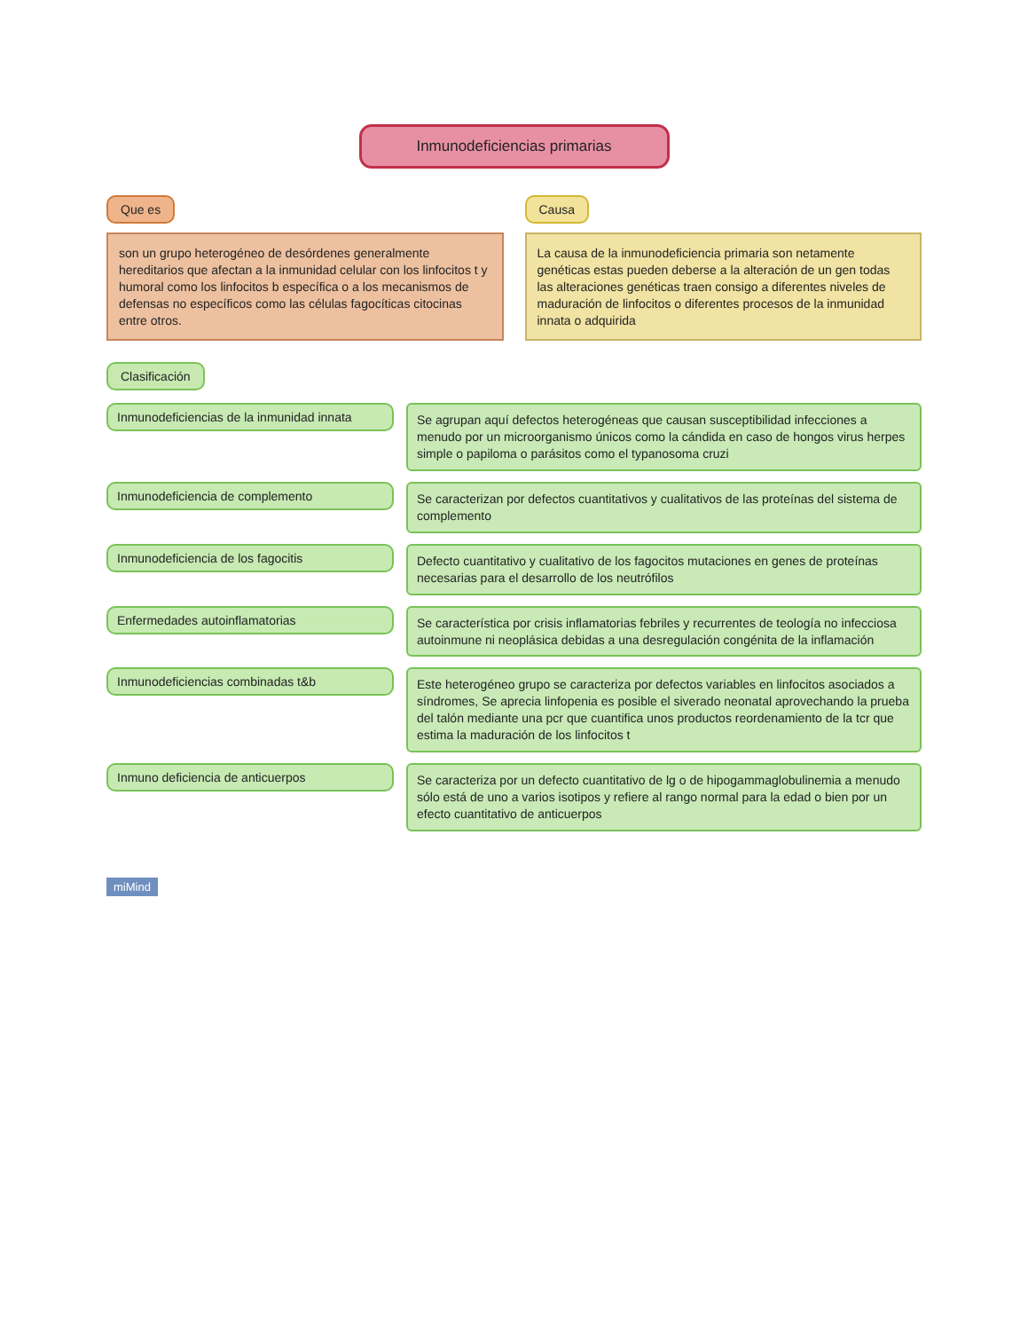Inmunodeficiencias primarias
Que es
son un grupo heterogéneo de desórdenes generalmente hereditarios que afectan a la inmunidad celular con los linfocitos t y humoral como los linfocitos b específica o a los mecanismos de defensas no específicos como las células fagocíticas citocinas entre otros.
Causa
La causa de la inmunodeficiencia primaria son netamente genéticas estas pueden deberse a la alteración de un gen todas las alteraciones genéticas traen consigo a diferentes niveles de maduración de linfocitos o diferentes procesos de la inmunidad innata o adquirida
Clasificación
Inmunodeficiencias de la inmunidad innata
Se agrupan aquí defectos heterogéneas que causan susceptibilidad infecciones a menudo por un microorganismo únicos como la cándida en caso de hongos virus herpes simple o papiloma o parásitos como el typanosoma cruzi
Inmunodeficiencia de complemento
Se caracterizan por defectos cuantitativos y cualitativos de las proteínas del sistema de complemento
Inmunodeficiencia de los fagocitis
Defecto cuantitativo y cualitativo de los fagocitos mutaciones en genes de proteínas necesarias para el desarrollo de los neutrófilos
Enfermedades autoinflamatorias
Se característica por crisis inflamatorias febriles y recurrentes de teología no infecciosa autoinmune ni neoplásica debidas a una desregulación congénita de la inflamación
Inmunodeficiencias combinadas t&b
Este heterogéneo grupo se caracteriza por defectos variables en linfocitos asociados a síndromes, Se aprecia linfopenia es posible el siverado neonatal aprovechando la prueba del talón mediante una pcr que cuantifica unos productos reordenamiento de la tcr que estima la maduración de los linfocitos t
Inmuno deficiencia de anticuerpos
Se caracteriza por un defecto cuantitativo de lg o de hipogammaglobulinemia a menudo sólo está de uno a varios isotipos y refiere al rango normal para la edad o bien por un efecto cuantitativo de anticuerpos
miMind